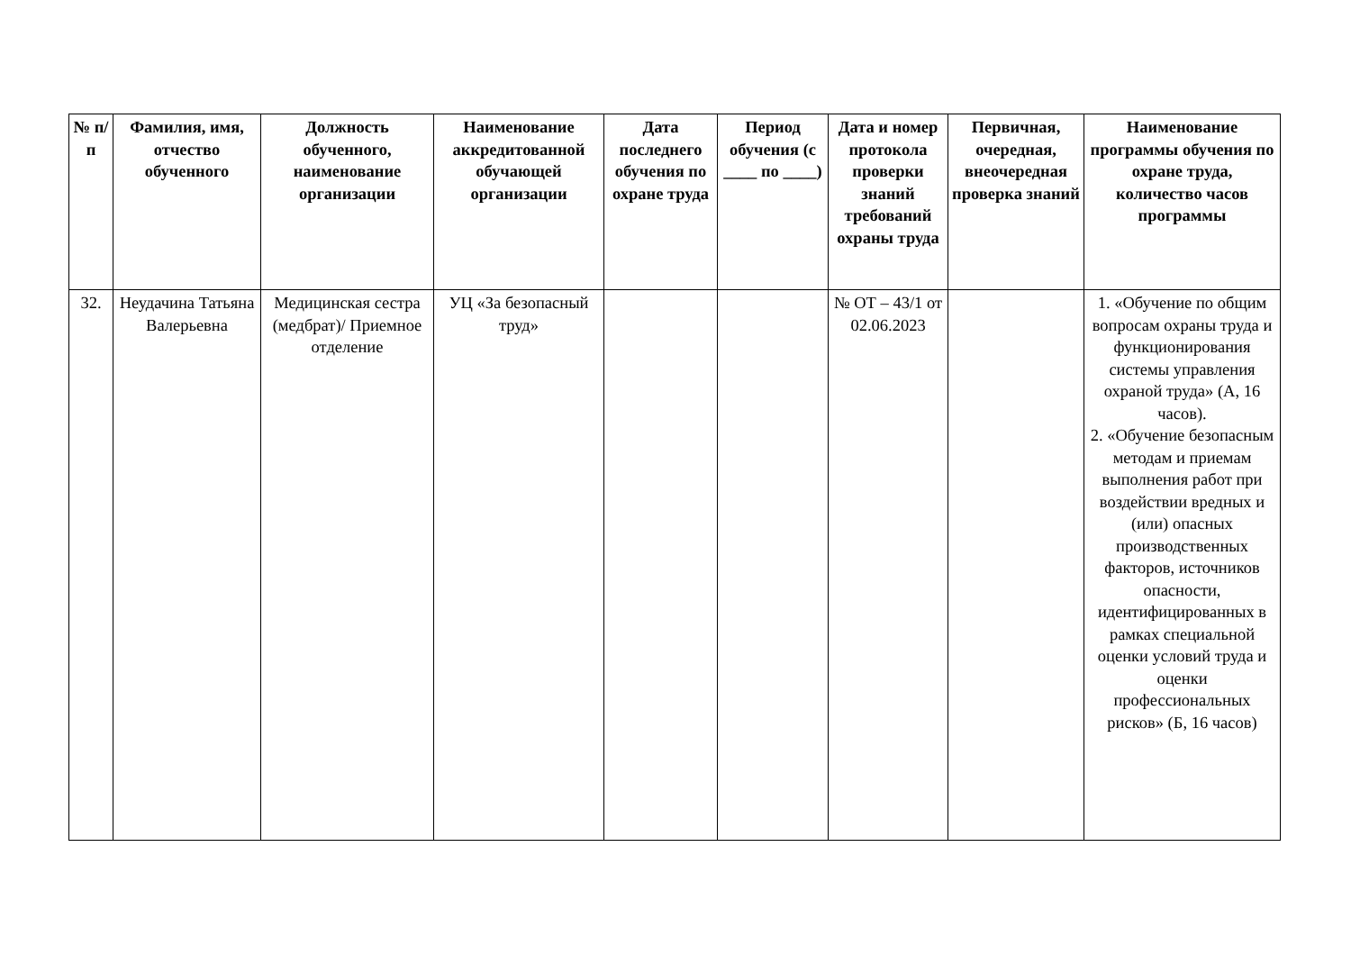| № п/п | Фамилия, имя, отчество обученного | Должность обученного, наименование организации | Наименование аккредитованной обучающей организации | Дата последнего обучения по охране труда | Период обучения (с ____ по ____) | Дата и номер протокола проверки знаний требований охраны труда | Первичная, очередная, внеочередная проверка знаний | Наименование программы обучения по охране труда, количество часов программы |
| --- | --- | --- | --- | --- | --- | --- | --- | --- |
| 32. | Неудачина Татьяна Валерьевна | Медицинская сестра (медбрат)/ Приемное отделение | УЦ «За безопасный труд» | | | № ОТ – 43/1 от 02.06.2023 | | 1. «Обучение по общим вопросам охраны труда и функционирования системы управления охраной труда» (А, 16 часов). 2. «Обучение безопасным методам и приемам выполнения работ при воздействии вредных и (или) опасных производственных факторов, источников опасности, идентифицированных в рамках специальной оценки условий труда и оценки профессиональных рисков» (Б, 16 часов) |